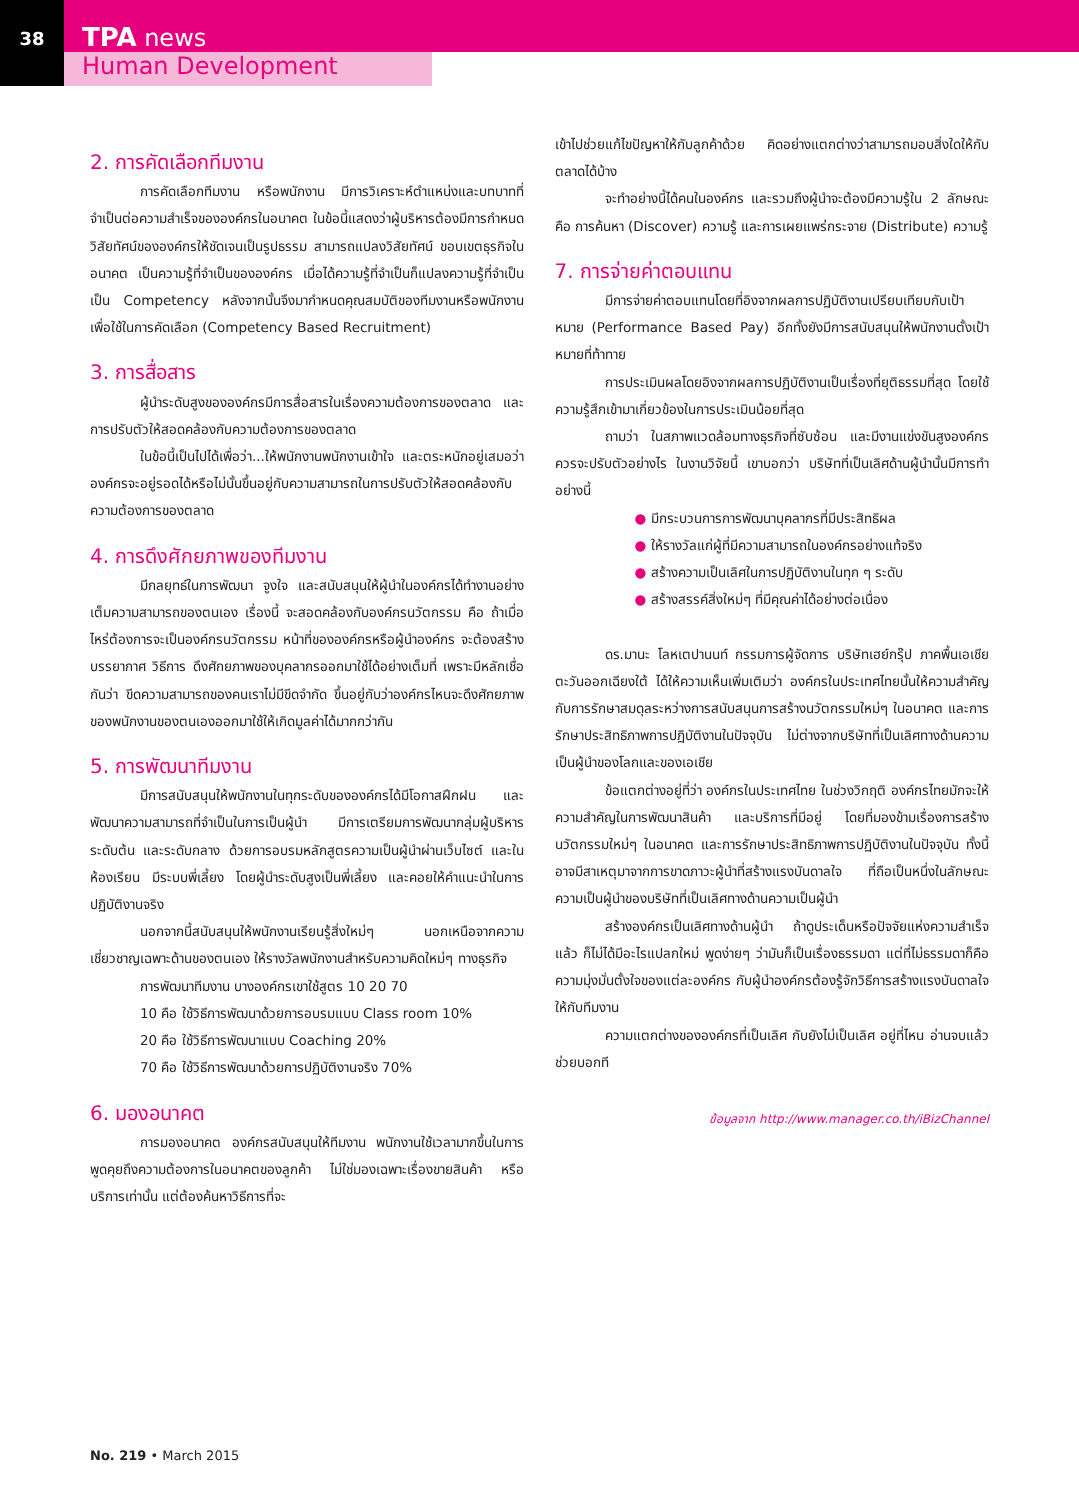38
TPA news
Human Development
2. การคัดเลือกทีมงาน
การคัดเลือกทีมงาน หรือพนักงาน มีการวิเคราะห์ตำแหน่งและบทบาทที่จำเป็นต่อความสำเร็จขององค์กรในอนาคต ในข้อนี้แสดงว่าผู้บริหารต้องมีการกำหนดวิสัยทัศน์ขององค์กรให้ชัดเจนเป็นรูปธรรม สามารถแปลงวิสัยทัศน์ ขอบเขตธุรกิจในอนาคต เป็นความรู้ที่จำเป็นขององค์กร เมื่อได้ความรู้ที่จำเป็นก็แปลงความรู้ที่จำเป็น เป็น Competency หลังจากนั้นจึงมากำหนดคุณสมบัติของทีมงานหรือพนักงานเพื่อใช้ในการคัดเลือก (Competency Based Recruitment)
3. การสื่อสาร
ผู้นำระดับสูงขององค์กรมีการสื่อสารในเรื่องความต้องการของตลาด และการปรับตัวให้สอดคล้องกับความต้องการของตลาด
ในข้อนี้เป็นไปได้เพื่อว่า...ให้พนักงานพนักงานเข้าใจ และตระหนักอยู่เสมอว่าองค์กรจะอยู่รอดได้หรือไม่นั้นขึ้นอยู่กับความสามารถในการปรับตัวให้สอดคล้องกับความต้องการของตลาด
4. การดึงศักยภาพของทีมงาน
มีกลยุทธ์ในการพัฒนา จูงใจ และสนับสนุนให้ผู้นำในองค์กรได้ทำงานอย่างเต็มความสามารถของตนเอง เรื่องนี้ จะสอดคล้องกับองค์กรนวัตกรรม คือ ถ้าเมื่อไหร่ต้องการจะเป็นองค์กรนวัตกรรม หน้าที่ขององค์กรหรือผู้นำองค์กร จะต้องสร้างบรรยากาศ วิธีการ ดึงศักยภาพของบุคลากรออกมาใช้ได้อย่างเต็มที่ เพราะมีหลักเชื่อกันว่า ขีดความสามารถของคนเราไม่มีขีดจำกัด ขึ้นอยู่กับว่าองค์กรไหนจะดึงศักยภาพของพนักงานของตนเองออกมาใช้ให้เกิดมูลค่าได้มากกว่ากัน
5. การพัฒนาทีมงาน
มีการสนับสนุนให้พนักงานในทุกระดับขององค์กรได้มีโอกาสฝึกฝน และพัฒนาความสามารถที่จำเป็นในการเป็นผู้นำ มีการเตรียมการพัฒนากลุ่มผู้บริหารระดับต้น และระดับกลาง ด้วยการอบรมหลักสูตรความเป็นผู้นำผ่านเว็บไซต์ และในห้องเรียน มีระบบพี่เลี้ยง โดยผู้นำระดับสูงเป็นพี่เลี้ยง และคอยให้คำแนะนำในการปฏิบัติงานจริง
นอกจากนี้สนับสนุนให้พนักงานเรียนรู้สิ่งใหม่ๆ นอกเหนือจากความเชี่ยวชาญเฉพาะด้านของตนเอง ให้รางวัลพนักงานสำหรับความคิดใหม่ๆ ทางธุรกิจ
การพัฒนาทีมงาน บางองค์กรเขาใช้สูตร 10 20 70
10 คือ ใช้วิธีการพัฒนาด้วยการอบรมแบบ Class room 10%
20 คือ ใช้วิธีการพัฒนาแบบ Coaching 20%
70 คือ ใช้วิธีการพัฒนาด้วยการปฏิบัติงานจริง 70%
6. มองอนาคต
การมองอนาคต องค์กรสนับสนุนให้ทีมงาน พนักงานใช้เวลามากขึ้นในการพูดคุยถึงความต้องการในอนาคตของลูกค้า ไม่ใช่มองเฉพาะเรื่องขายสินค้า หรือบริการเท่านั้น แต่ต้องค้นหาวิธีการที่จะ
เข้าไปช่วยแก้ไขปัญหาให้กับลูกค้าด้วย คิดอย่างแตกต่างว่าสามารถมอบสิ่งใดให้กับตลาดได้บ้าง
จะทำอย่างนี้ได้คนในองค์กร และรวมถึงผู้นำจะต้องมีความรู้ใน 2 ลักษณะ คือ การค้นหา (Discover) ความรู้ และการเผยแพร่กระจาย (Distribute) ความรู้
7. การจ่ายค่าตอบแทน
มีการจ่ายค่าตอบแทนโดยที่อิงจากผลการปฏิบัติงานเปรียบเทียบกับเป้าหมาย (Performance Based Pay) อีกทั้งยังมีการสนับสนุนให้พนักงานตั้งเป้าหมายที่ท้าทาย
การประเมินผลโดยอิงจากผลการปฏิบัติงานเป็นเรื่องที่ยุติธรรมที่สุด โดยใช้ความรู้สึกเข้ามาเกี่ยวข้องในการประเมินน้อยที่สุด
ถามว่า ในสภาพแวดล้อมทางธุรกิจที่ซับซ้อน และมีงานแข่งขันสูงองค์กรควรจะปรับตัวอย่างไร ในงานวิจัยนี้ เขาบอกว่า บริษัทที่เป็นเลิศด้านผู้นำนั้นมีการทำอย่างนี้
● มีกระบวนการการพัฒนาบุคลากรที่มีประสิทธิผล
● ให้รางวัลแก่ผู้ที่มีความสามารถในองค์กรอย่างแท้จริง
● สร้างความเป็นเลิศในการปฏิบัติงานในทุก ๆ ระดับ
● สร้างสรรค์สิ่งใหม่ๆ ที่มีคุณค่าได้อย่างต่อเนื่อง
ดร.มานะ โลหเตปานนท์ กรรมการผู้จัดการ บริษัทเฮย์กรุ๊ป ภาคพื้นเอเชียตะวันออกเฉียงใต้ ได้ให้ความเห็นเพิ่มเติมว่า องค์กรในประเทศไทยนั้นให้ความสำคัญกับการรักษาสมดุลระหว่างการสนับสนุนการสร้างนวัตกรรมใหม่ๆ ในอนาคต และการรักษาประสิทธิภาพการปฏิบัติงานในปัจจุบัน ไม่ต่างจากบริษัทที่เป็นเลิศทางด้านความเป็นผู้นำของโลกและของเอเชีย
ข้อแตกต่างอยู่ที่ว่า องค์กรในประเทศไทย ในช่วงวิกฤติ องค์กรไทยมักจะให้ความสำคัญในการพัฒนาสินค้า และบริการที่มีอยู่ โดยที่มองข้ามเรื่องการสร้างนวัตกรรมใหม่ๆ ในอนาคต และการรักษาประสิทธิภาพการปฏิบัติงานในปัจจุบัน ทั้งนี้ อาจมีสาเหตุมาจากการขาดภาวะผู้นำที่สร้างแรงบันดาลใจ ที่ถือเป็นหนึ่งในลักษณะความเป็นผู้นำของบริษัทที่เป็นเลิศทางด้านความเป็นผู้นำ
สร้างองค์กรเป็นเลิศทางด้านผู้นำ ถ้าดูประเด็นหรือปัจจัยแห่งความสำเร็จแล้ว ก็ไม่ได้มีอะไรแปลกใหม่ พูดง่ายๆ ว่ามันก็เป็นเรื่องธรรมดา แต่ที่ไม่ธรรมดาก็คือ ความมุ่งมั่นตั้งใจของแต่ละองค์กร กับผู้นำองค์กรต้องรู้จักวิธีการสร้างแรงบันดาลใจให้กับทีมงาน
ความแตกต่างขององค์กรที่เป็นเลิศ กับยังไม่เป็นเลิศ อยู่ที่ไหน อ่านจบแล้วช่วยบอกที
ข้อมูลจาก http://www.manager.co.th/iBizChannel
No. 219 • March 2015